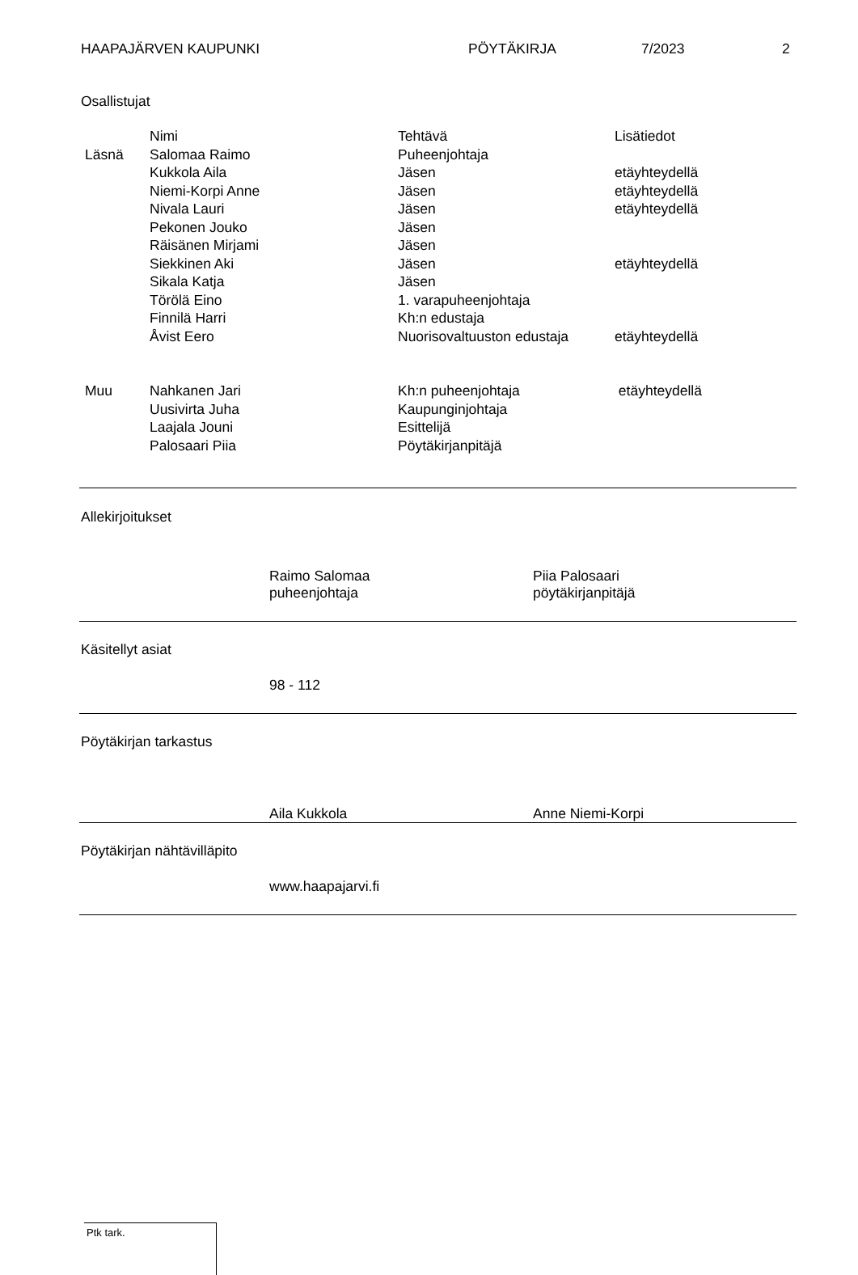HAAPAJÄRVEN KAUPUNKI PÖYTÄKIRJA 7/2023 2
Osallistujat
| | Nimi | Tehtävä | Lisätiedot |
| --- | --- | --- | --- |
| Läsnä | Salomaa Raimo | Puheenjohtaja | |
| | Kukkola Aila | Jäsen | etäyhteydellä |
| | Niemi-Korpi Anne | Jäsen | etäyhteydellä |
| | Nivala Lauri | Jäsen | etäyhteydellä |
| | Pekonen Jouko | Jäsen | |
| | Räisänen Mirjami | Jäsen | |
| | Siekkinen Aki | Jäsen | etäyhteydellä |
| | Sikala Katja | Jäsen | |
| | Törölä Eino | 1. varapuheenjohtaja | |
| | Finnilä Harri | Kh:n edustaja | |
| | Åvist Eero | Nuorisovaltuuston edustaja | etäyhteydellä |
| Muu | Nahkanen Jari | Kh:n puheenjohtaja | etäyhteydellä |
| | Uusivirta Juha | Kaupunginjohtaja | |
| | Laajala Jouni | Esittelijä | |
| | Palosaari Piia | Pöytäkirjanpitäjä | |
Allekirjoitukset
Raimo Salomaa
puheenjohtaja
Piia Palosaari
pöytäkirjanpitäjä
Käsitellyt asiat
98 - 112
Pöytäkirjan tarkastus
Aila Kukkola Anne Niemi-Korpi
Pöytäkirjan nähtävilläpito
www.haapajarvi.fi
Ptk tark.